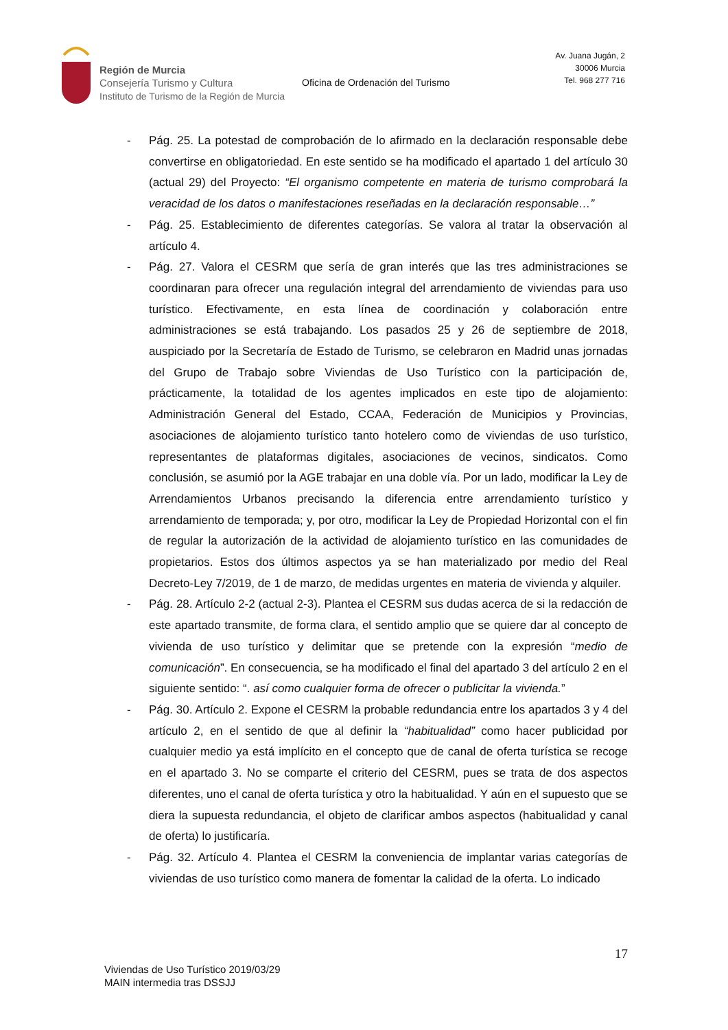Región de Murcia
Consejería Turismo y Cultura
Instituto de Turismo de la Región de Murcia
Oficina de Ordenación del Turismo
Av. Juana Jugán, 2
30006 Murcia
Tel. 968 277 716
- Pág. 25. La potestad de comprobación de lo afirmado en la declaración responsable debe convertirse en obligatoriedad. En este sentido se ha modificado el apartado 1 del artículo 30 (actual 29) del Proyecto: “El organismo competente en materia de turismo comprobará la veracidad de los datos o manifestaciones reseñadas en la declaración responsable…”
- Pág. 25. Establecimiento de diferentes categorías. Se valora al tratar la observación al artículo 4.
- Pág. 27. Valora el CESRM que sería de gran interés que las tres administraciones se coordinaran para ofrecer una regulación integral del arrendamiento de viviendas para uso turístico. Efectivamente, en esta línea de coordinación y colaboración entre administraciones se está trabajando. Los pasados 25 y 26 de septiembre de 2018, auspiciado por la Secretaría de Estado de Turismo, se celebraron en Madrid unas jornadas del Grupo de Trabajo sobre Viviendas de Uso Turístico con la participación de, prácticamente, la totalidad de los agentes implicados en este tipo de alojamiento: Administración General del Estado, CCAA, Federación de Municipios y Provincias, asociaciones de alojamiento turístico tanto hotelero como de viviendas de uso turístico, representantes de plataformas digitales, asociaciones de vecinos, sindicatos. Como conclusión, se asumió por la AGE trabajar en una doble vía. Por un lado, modificar la Ley de Arrendamientos Urbanos precisando la diferencia entre arrendamiento turístico y arrendamiento de temporada; y, por otro, modificar la Ley de Propiedad Horizontal con el fin de regular la autorización de la actividad de alojamiento turístico en las comunidades de propietarios. Estos dos últimos aspectos ya se han materializado por medio del Real Decreto-Ley 7/2019, de 1 de marzo, de medidas urgentes en materia de vivienda y alquiler.
- Pág. 28. Artículo 2-2 (actual 2-3). Plantea el CESRM sus dudas acerca de si la redacción de este apartado transmite, de forma clara, el sentido amplio que se quiere dar al concepto de vivienda de uso turístico y delimitar que se pretende con la expresión “medio de comunicación”. En consecuencia, se ha modificado el final del apartado 3 del artículo 2 en el siguiente sentido: “. así como cualquier forma de ofrecer o publicitar la vivienda.”
- Pág. 30. Artículo 2. Expone el CESRM la probable redundancia entre los apartados 3 y 4 del artículo 2, en el sentido de que al definir la “habitualidad” como hacer publicidad por cualquier medio ya está implícito en el concepto que de canal de oferta turística se recoge en el apartado 3. No se comparte el criterio del CESRM, pues se trata de dos aspectos diferentes, uno el canal de oferta turística y otro la habitualidad. Y aún en el supuesto que se diera la supuesta redundancia, el objeto de clarificar ambos aspectos (habitualidad y canal de oferta) lo justificaría.
- Pág. 32. Artículo 4. Plantea el CESRM la conveniencia de implantar varias categorías de viviendas de uso turístico como manera de fomentar la calidad de la oferta. Lo indicado
17
Viviendas de Uso Turístico 2019/03/29
MAIN intermedia tras DSSJJ